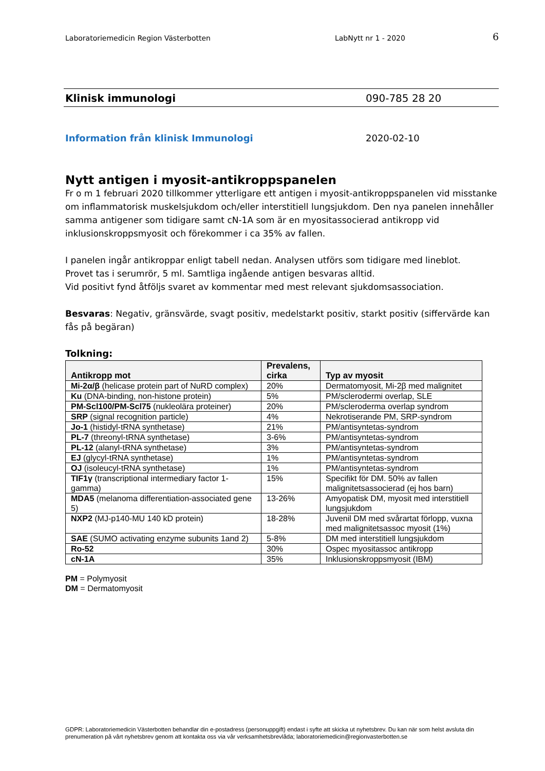Laboratoriemedicin Region Västerbotten
LabNytt nr 1 - 2020
6
Klinisk immunologi 090-785 28 20
Information från klinisk Immunologi 2020-02-10
Nytt antigen i myosit-antikroppspanelen
Fr o m 1 februari 2020 tillkommer ytterligare ett antigen i myosit-antikroppspanelen vid misstanke om inflammatorisk muskelsjukdom och/eller interstitiell lungsjukdom. Den nya panelen innehåller samma antigener som tidigare samt cN-1A som är en myositassocierad antikropp vid inklusionskroppsmyosit och förekommer i ca 35% av fallen.
I panelen ingår antikroppar enligt tabell nedan. Analysen utförs som tidigare med lineblot.
Provet tas i serumrör, 5 ml. Samtliga ingående antigen besvaras alltid.
Vid positivt fynd åtföljs svaret av kommentar med mest relevant sjukdomsassociation.
Besvaras: Negativ, gränsvärde, svagt positiv, medelstarkt positiv, starkt positiv (siffervärde kan fås på begäran)
Tolkning:
| Antikropp mot | Prevalens, cirka | Typ av myosit |
| --- | --- | --- |
| Mi-2α/β (helicase protein part of NuRD complex) | 20% | Dermatomyosit, Mi-2β med malignitet |
| Ku (DNA-binding, non-histone protein) | 5% | PM/sclerodermi overlap, SLE |
| PM-Scl100/PM-Scl75 (nukleolära proteiner) | 20% | PM/scleroderma overlap syndrom |
| SRP (signal recognition particle) | 4% | Nekrotiserande PM, SRP-syndrom |
| Jo-1 (histidyl-tRNA synthetase) | 21% | PM/antisyntetas-syndrom |
| PL-7 (threonyl-tRNA synthetase) | 3-6% | PM/antisyntetas-syndrom |
| PL-12 (alanyl-tRNA synthetase) | 3% | PM/antisyntetas-syndrom |
| EJ (glycyl-tRNA synthetase) | 1% | PM/antisyntetas-syndrom |
| OJ (isoleucyl-tRNA synthetase) | 1% | PM/antisyntetas-syndrom |
| TIF1γ (transcriptional intermediary factor 1-gamma) | 15% | Specifikt för DM. 50% av fallen malignitetsassocierad (ej hos barn) |
| MDA5 (melanoma differentiation-associated gene 5) | 13-26% | Amyopatisk DM, myosit med interstitiell lungsjukdom |
| NXP2 (MJ-p140-MU 140 kD protein) | 18-28% | Juvenil DM med svårartat förlopp, vuxna med malignitetsassoc myosit (1%) |
| SAE (SUMO activating enzyme subunits 1and 2) | 5-8% | DM med interstitiell lungsjukdom |
| Ro-52 | 30% | Ospec myositassoc antikropp |
| cN-1A | 35% | Inklusionskroppsmyosit (IBM) |
PM = Polymyosit
DM = Dermatomyosit
GDPR: Laboratoriemedicin Västerbotten behandlar din e-postadress (personuppgift) endast i syfte att skicka ut nyhetsbrev. Du kan när som helst avsluta din prenumeration på vårt nyhetsbrev genom att kontakta oss via vår verksamhetsbrevlåda; laboratoriemedicin@regionvasterbotten.se